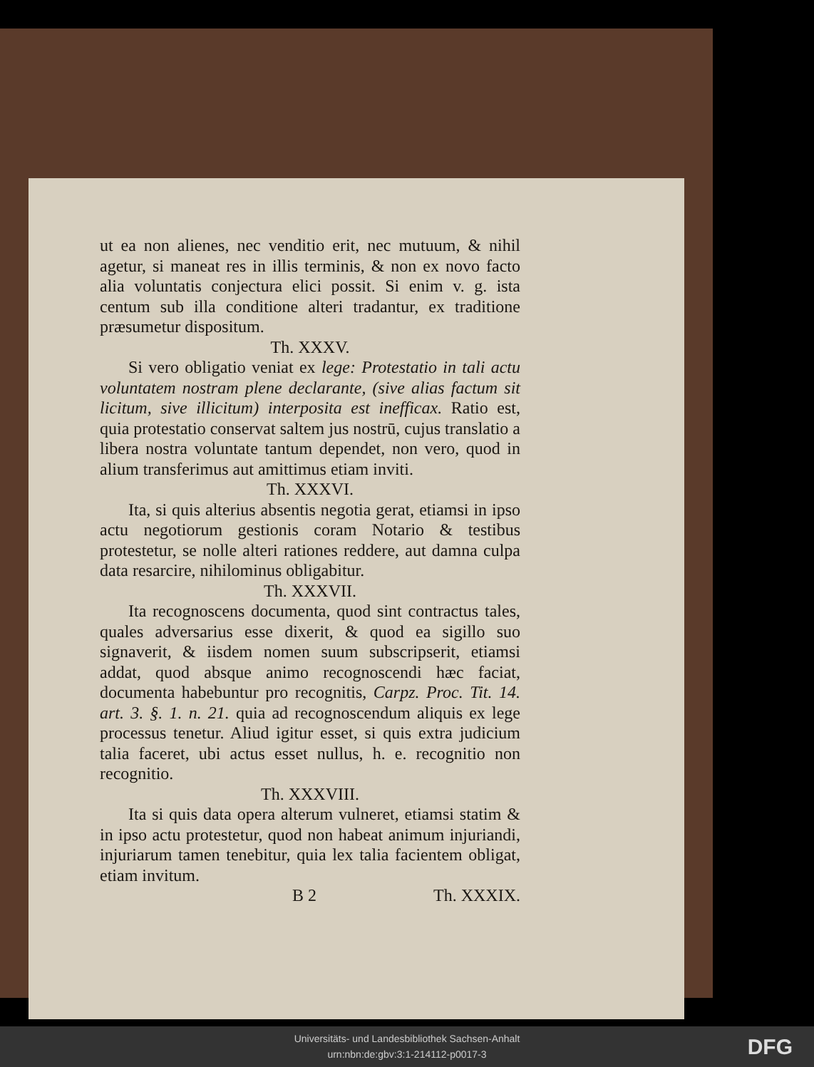ut ea non alienes, nec venditio erit, nec mutuum, & nihil agetur, si maneat res in illis terminis, & non ex novo facto alia voluntatis conjectura elici possit. Si enim v. g. ista centum sub illa conditione alteri tradantur, ex traditione præsumetur dispositum.
Th. XXXV.
Si vero obligatio veniat ex lege: Protestatio in tali actu voluntatem nostram plene declarante, (sive alias factum sit licitum, sive illicitum) interposita est inefficax. Ratio est, quia protestatio conservat saltem jus nostrū, cujus translatio a libera nostra voluntate tantum dependet, non vero, quod in alium transferimus aut amittimus etiam inviti.
Th. XXXVI.
Ita, si quis alterius absentis negotia gerat, etiamsi in ipso actu negotiorum gestionis coram Notario & testibus protestetur, se nolle alteri rationes reddere, aut damna culpa data resarcire, nihilominus obligabitur.
Th. XXXVII.
Ita recognoscens documenta, quod sint contractus tales, quales adversarius esse dixerit, & quod ea sigillo suo signaverit, & iisdem nomen suum subscripserit, etiamsi addat, quod absque animo recognoscendi hæc faciat, documenta habebuntur pro recognitis, Carpz. Proc. Tit. 14. art. 3. §. 1. n. 21. quia ad recognoscendum aliquis ex lege processus tenetur. Aliud igitur esset, si quis extra judicium talia faceret, ubi actus esset nullus, h. e. recognitio non recognitio.
Th. XXXVIII.
Ita si quis data opera alterum vulneret, etiamsi statim & in ipso actu protestetur, quod non habeat animum injuriandi, injuriarum tamen tenebitur, quia lex talia facientem obligat, etiam invitum.
B 2 Th. XXXIX.
Universitäts- und Landesbibliothek Sachsen-Anhalt
urn:nbn:de:gbv:3:1-214112-p0017-3
DFG